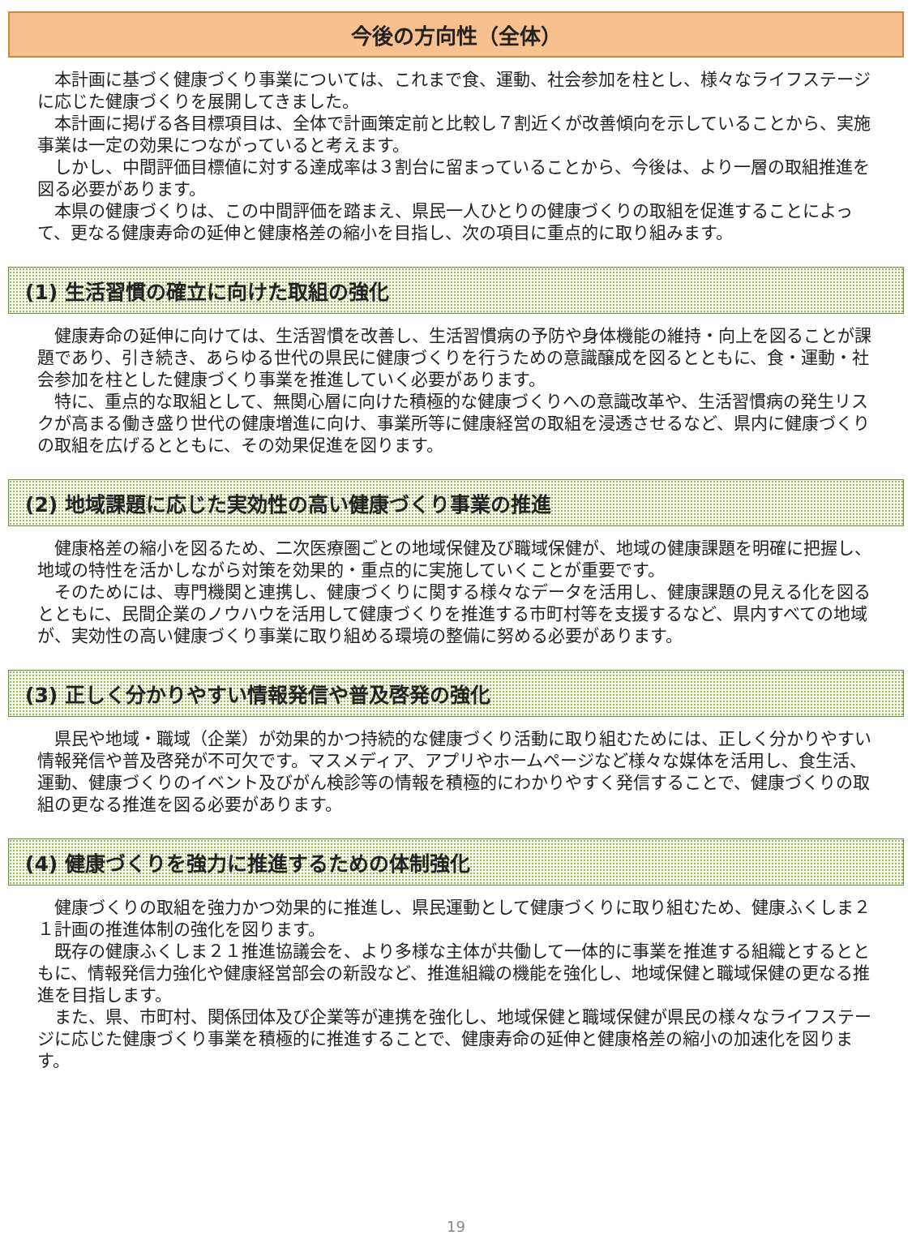今後の方向性（全体）
本計画に基づく健康づくり事業については、これまで食、運動、社会参加を柱とし、様々なライフステージに応じた健康づくりを展開してきました。
本計画に掲げる各目標項目は、全体で計画策定前と比較し７割近くが改善傾向を示していることから、実施事業は一定の効果につながっていると考えます。
しかし、中間評価目標値に対する達成率は３割台に留まっていることから、今後は、より一層の取組推進を図る必要があります。
本県の健康づくりは、この中間評価を踏まえ、県民一人ひとりの健康づくりの取組を促進することによって、更なる健康寿命の延伸と健康格差の縮小を目指し、次の項目に重点的に取り組みます。
(1) 生活習慣の確立に向けた取組の強化
健康寿命の延伸に向けては、生活習慣を改善し、生活習慣病の予防や身体機能の維持・向上を図ることが課題であり、引き続き、あらゆる世代の県民に健康づくりを行うための意識醸成を図るとともに、食・運動・社会参加を柱とした健康づくり事業を推進していく必要があります。
特に、重点的な取組として、無関心層に向けた積極的な健康づくりへの意識改革や、生活習慣病の発生リスクが高まる働き盛り世代の健康増進に向け、事業所等に健康経営の取組を浸透させるなど、県内に健康づくりの取組を広げるとともに、その効果促進を図ります。
(2) 地域課題に応じた実効性の高い健康づくり事業の推進
健康格差の縮小を図るため、二次医療圏ごとの地域保健及び職域保健が、地域の健康課題を明確に把握し、地域の特性を活かしながら対策を効果的・重点的に実施していくことが重要です。
そのためには、専門機関と連携し、健康づくりに関する様々なデータを活用し、健康課題の見える化を図るとともに、民間企業のノウハウを活用して健康づくりを推進する市町村等を支援するなど、県内すべての地域が、実効性の高い健康づくり事業に取り組める環境の整備に努める必要があります。
(3) 正しく分かりやすい情報発信や普及啓発の強化
県民や地域・職域（企業）が効果的かつ持続的な健康づくり活動に取り組むためには、正しく分かりやすい情報発信や普及啓発が不可欠です。マスメディア、アプリやホームページなど様々な媒体を活用し、食生活、運動、健康づくりのイベント及びがん検診等の情報を積極的にわかりやすく発信することで、健康づくりの取組の更なる推進を図る必要があります。
(4) 健康づくりを強力に推進するための体制強化
健康づくりの取組を強力かつ効果的に推進し、県民運動として健康づくりに取り組むため、健康ふくしま２１計画の推進体制の強化を図ります。
既存の健康ふくしま２１推進協議会を、より多様な主体が共働して一体的に事業を推進する組織とするとともに、情報発信力強化や健康経営部会の新設など、推進組織の機能を強化し、地域保健と職域保健の更なる推進を目指します。
また、県、市町村、関係団体及び企業等が連携を強化し、地域保健と職域保健が県民の様々なライフステージに応じた健康づくり事業を積極的に推進することで、健康寿命の延伸と健康格差の縮小の加速化を図ります。
19